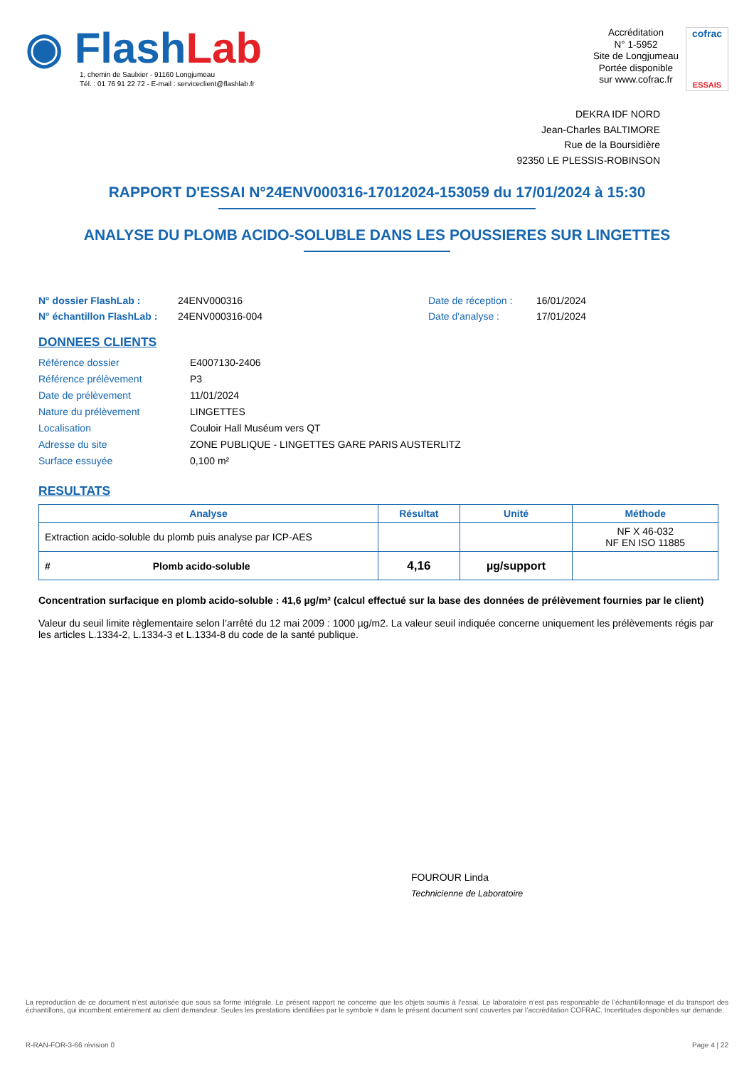◉ Flash Lab
1, chemin de Saulxier - 91160 Longjumeau
Tél. : 01 76 91 22 72 - E-mail : serviceclient@flashlab.fr
Accréditation
N° 1-5952
Site de Longjumeau
Portée disponible
sur www.cofrac.fr
cofrac
ESSAIS
DEKRA IDF NORD
Jean-Charles BALTIMORE
Rue de la Boursidière
92350 LE PLESSIS-ROBINSON
RAPPORT D'ESSAI N°24ENV000316-17012024-153059 du 17/01/2024 à 15:30
ANALYSE DU PLOMB ACIDO-SOLUBLE DANS LES POUSSIERES SUR LINGETTES
N° dossier FlashLab : 24ENV000316 Date de réception : 16/01/2024 N° échantillon FlashLab : 24ENV000316-004 Date d'analyse : 17/01/2024
DONNEES CLIENTS
Référence dossier E4007130-2406 Référence prélèvement P3 Date de prélèvement 11/01/2024 Nature du prélèvement LINGETTES Localisation Couloir Hall Muséum vers QT Adresse du site ZONE PUBLIQUE - LINGETTES GARE PARIS AUSTERLITZ Surface essuyée 0,100 m²
RESULTATS
| Analyse | Résultat | Unité | Méthode |
| --- | --- | --- | --- |
| Extraction acido-soluble du plomb puis analyse par ICP-AES | | | NF X 46-032 NF EN ISO 11885 |
| # Plomb acido-soluble | 4,16 | µg/support | |
Concentration surfacique en plomb acido-soluble : 41,6 µg/m² (calcul effectué sur la base des données de prélèvement fournies par le client)
Valeur du seuil limite règlementaire selon l’arrêté du 12 mai 2009 : 1000 µg/m2. La valeur seuil indiquée concerne uniquement les prélèvements régis par les articles L.1334-2, L.1334-3 et L.1334-8 du code de la santé publique.
FOUROUR Linda
Technicienne de Laboratoire
La reproduction de ce document n’est autorisée que sous sa forme intégrale. Le présent rapport ne concerne que les objets soumis à l’essai. Le laboratoire n’est pas responsable de l’échantillonnage et du transport des échantillons, qui incombent entièrement au client demandeur. Seules les prestations identifiées par le symbole # dans le présent document sont couvertes par l’accréditation COFRAC. Incertitudes disponibles sur demande.
R-RAN-FOR-3-66 révision 0 Page 4 | 22